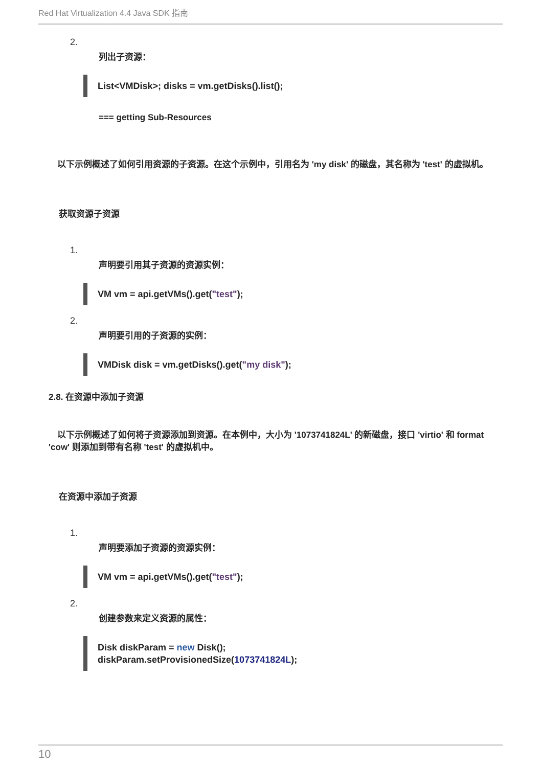Red Hat Virtualization 4.4 Java SDK 指南
2.
列出子资源：
List<VMDisk>; disks = vm.getDisks().list();
=== getting Sub-Resources
　以下示例概述了如何引用资源的子资源。在这个示例中，引用名为 'my disk' 的磁盘，其名称为 'test' 的虚拟机。
获取资源子资源
1.
声明要引用其子资源的资源实例：
VM vm = api.getVMs().get("test");
2.
声明要引用的子资源的实例：
VMDisk disk = vm.getDisks().get("my disk");
2.8. 在资源中添加子资源
　以下示例概述了如何将子资源添加到资源。在本例中，大小为 '1073741824L' 的新磁盘，接口 'virtio' 和 format 'cow' 则添加到带有名称 'test' 的虚拟机中。
在资源中添加子资源
1.
声明要添加子资源的资源实例：
VM vm = api.getVMs().get("test");
2.
创建参数来定义资源的属性：
Disk diskParam = new Disk();
diskParam.setProvisionedSize(1073741824L);
10